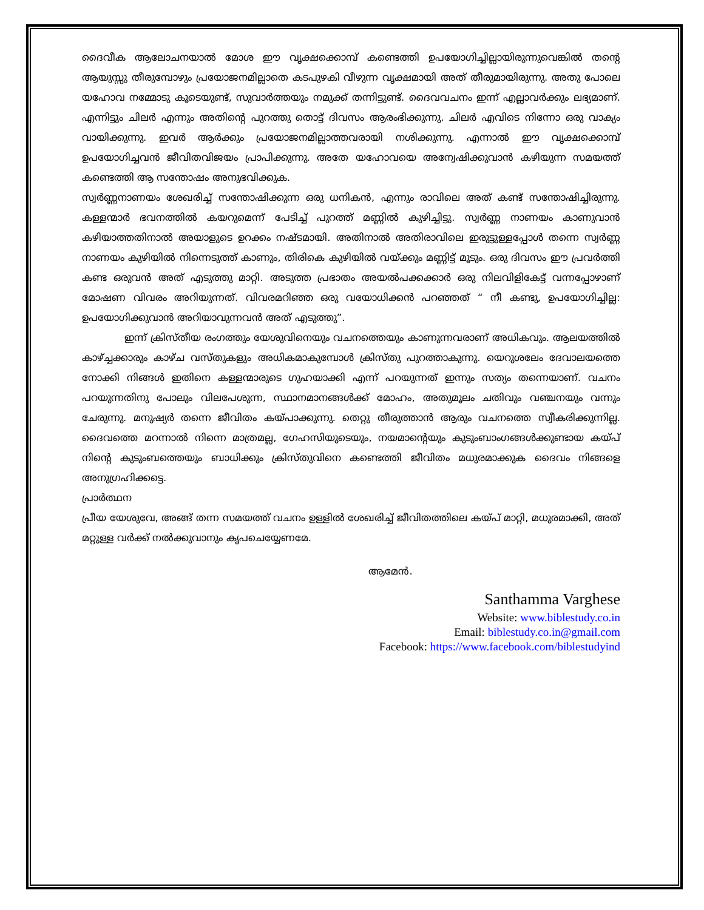ദൈവീക ആലോചനയാൽ മോശ ഈ വൃക്ഷക്കൊമ്പ് കണ്ടെത്തി ഉപയോഗിച്ചില്ലായിരുന്നുവെങ്കിൽ തന്റെ ആയുസ്സു തീരുമ്പോഴും പ്രയോജനമില്ലാതെ കടപുഴകി വീഴുന്ന വൃക്ഷമായി അത് തീരുമായിരുന്നു. അതു പോലെ യഹോവ നമ്മോടു കൂടെയുണ്ട്, സുവാർത്തയും നമുക്ക് തന്നിട്ടുണ്ട്. ദൈവവചനം ഇന്ന് എല്ലാവർക്കും ലഭ്യമാണ്. എന്നിട്ടും ചിലർ എന്നും അതിന്റെ പുറത്തു തൊട്ട് ദിവസം ആരംഭിക്കുന്നു. ചിലർ എവിടെ നിന്നോ ഒരു വാക്യം വായിക്കുന്നു. ഇവർ ആർക്കും പ്രയോജനമില്ലാത്തവരായി നശിക്കുന്നു. എന്നാൽ ഈ വൃക്ഷക്കൊമ്പ് ഉപയോഗിച്ചവൻ ജീവിതവിജയം പ്രാപിക്കുന്നു. അതേ യഹോവയെ അന്വേഷിക്കുവാൻ കഴിയുന്ന സമയത്ത് കണ്ടെത്തി ആ സന്തോഷം അനുഭവിക്കുക.
സ്വർണ്ണനാണയം ശേഖരിച്ച് സന്തോഷിക്കുന്ന ഒരു ധനികൻ, എന്നും രാവിലെ അത് കണ്ട് സന്തോഷിച്ചിരുന്നു. കള്ളന്മാർ ഭവനത്തിൽ കയറുമെന്ന് പേടിച്ച് പുറത്ത് മണ്ണിൽ കുഴിച്ചിട്ടു. സ്വർണ്ണ നാണയം കാണുവാൻ കഴിയാത്തതിനാൽ അയാളുടെ ഉറക്കം നഷ്ടമായി. അതിനാൽ അതിരാവിലെ ഇരുട്ടുള്ളപ്പോൾ തന്നെ സ്വർണ്ണ നാണയം കുഴിയിൽ നിന്നെടുത്ത് കാണും, തിരികെ കുഴിയിൽ വയ്ക്കും മണ്ണിട്ട് മൂടും. ഒരു ദിവസം ഈ പ്രവർത്തി കണ്ട ഒരുവൻ അത് എടുത്തു മാറ്റി. അടുത്ത പ്രഭാതം അയൽപക്കക്കാർ ഒരു നിലവിളികേട്ട് വന്നപ്പോഴാണ് മോഷണ വിവരം അറിയുന്നത്. വിവരമറിഞ്ഞ ഒരു വയോധിക്കൻ പറഞ്ഞത് “ നീ കണ്ടു, ഉപയോഗിച്ചില്ല: ഉപയോഗിക്കുവാൻ അറിയാവുന്നവൻ അത് എടുത്തു”.
ഇന്ന് ക്രിസ്തീയ രംഗത്തും യേശുവിനെയും വചനത്തെയും കാണുന്നവരാണ് അധികവും. ആലയത്തിൽ കാഴ്ച്ചക്കാരും കാഴ്ച വസ്തുകളും അധികമാകുമ്പോൾ ക്രിസ്തു പുറത്താകുന്നു. യെറുശലേം ദേവാലയത്തെ നോക്കി നിങ്ങൾ ഇതിനെ കള്ളന്മാരുടെ ഗുഹയാക്കി എന്ന് പറയുന്നത് ഇന്നും സത്യം തന്നെയാണ്. വചനം പറയുന്നതിനു പോലും വിലപേശുന്ന, സ്ഥാനമാനങ്ങൾക്ക് മോഹം, അതുമൂലം ചതിവും വഞ്ചനയും വന്നും ചേരുന്നു. മനുഷ്യർ തന്നെ ജീവിതം കയ്പാക്കുന്നു. തെറ്റു തീരുത്താൻ ആരും വചനത്തെ സ്വീകരിക്കുന്നില്ല. ദൈവത്തെ മറന്നാൽ നിന്നെ മാത്രമല്ല, ഗേഹസിയുടെയും, നയമാന്റെയും കുടുംബാംഗങ്ങൾക്കുണ്ടായ കയ്പ് നിന്റെ കുടുംബത്തെയും ബാധിക്കും ക്രിസ്തുവിനെ കണ്ടെത്തി ജീവിതം മധുരമാക്കുക ദൈവം നിങ്ങളെ അനുഗ്രഹിക്കട്ടെ.
പ്രാർത്ഥന
പ്രീയ യേശുവേ, അങ്ങ് തന്ന സമയത്ത് വചനം ഉള്ളിൽ ശേഖരിച്ച് ജീവിതത്തിലെ കയ്പ് മാറ്റി, മധുരമാക്കി, അത് മറ്റുള്ള വർക്ക് നൽക്കുവാനും കൃപചെയ്യേണമേ.
ആമേൻ.
Santhamma Varghese
Website: www.biblestudy.co.in
Email: biblestudy.co.in@gmail.com
Facebook: https://www.facebook.com/biblestudyind